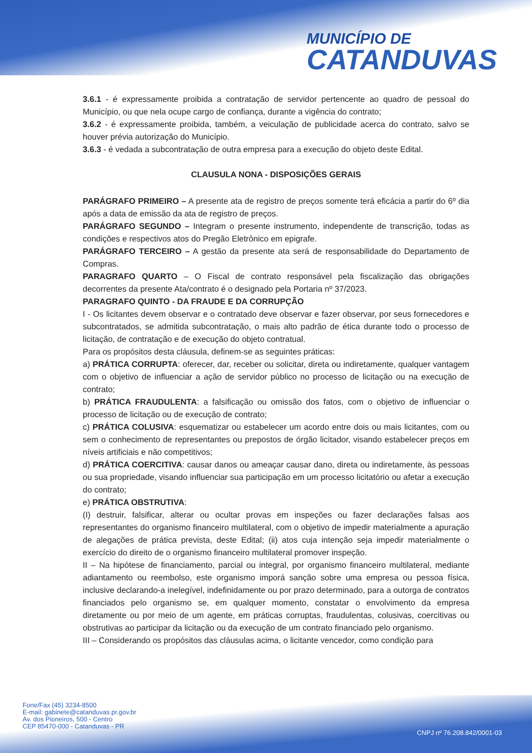MUNICÍPIO DE
CATANDUVAS
3.6.1 - é expressamente proibida a contratação de servidor pertencente ao quadro de pessoal do Município, ou que nela ocupe cargo de confiança, durante a vigência do contrato;
3.6.2 - é expressamente proibida, também, a veiculação de publicidade acerca do contrato, salvo se houver prévia autorização do Município.
3.6.3 - é vedada a subcontratação de outra empresa para a execução do objeto deste Edital.
CLAUSULA NONA - DISPOSIÇÕES GERAIS
PARÁGRAFO PRIMEIRO – A presente ata de registro de preços somente terá eficácia a partir do 6º dia após a data de emissão da ata de registro de preços.
PARÁGRAFO SEGUNDO – Integram o presente instrumento, independente de transcrição, todas as condições e respectivos atos do Pregão Eletrônico em epigrafe.
PARÁGRAFO TERCEIRO – A gestão da presente ata será de responsabilidade do Departamento de Compras.
PARAGRAFO QUARTO – O Fiscal de contrato responsável pela fiscalização das obrigações decorrentes da presente Ata/contrato é o designado pela Portaria nº 37/2023.
PARAGRAFO QUINTO - DA FRAUDE E DA CORRUPÇÃO
I - Os licitantes devem observar e o contratado deve observar e fazer observar, por seus fornecedores e subcontratados, se admitida subcontratação, o mais alto padrão de ética durante todo o processo de licitação, de contratação e de execução do objeto contratual.
Para os propósitos desta cláusula, definem-se as seguintes práticas:
a) PRÁTICA CORRUPTA: oferecer, dar, receber ou solicitar, direta ou indiretamente, qualquer vantagem com o objetivo de influenciar a ação de servidor público no processo de licitação ou na execução de contrato;
b) PRÁTICA FRAUDULENTA: a falsificação ou omissão dos fatos, com o objetivo de influenciar o processo de licitação ou de execução de contrato;
c) PRÁTICA COLUSIVA: esquematizar ou estabelecer um acordo entre dois ou mais licitantes, com ou sem o conhecimento de representantes ou prepostos de órgão licitador, visando estabelecer preços em níveis artificiais e não competitivos;
d) PRÁTICA COERCITIVA: causar danos ou ameaçar causar dano, direta ou indiretamente, às pessoas ou sua propriedade, visando influenciar sua participação em um processo licitatório ou afetar a execução do contrato;
e) PRÁTICA OBSTRUTIVA:
(I) destruir, falsificar, alterar ou ocultar provas em inspeções ou fazer declarações falsas aos representantes do organismo financeiro multilateral, com o objetivo de impedir materialmente a apuração de alegações de prática prevista, deste Edital; (ii) atos cuja intenção seja impedir materialmente o exercício do direito de o organismo financeiro multilateral promover inspeção.
II – Na hipótese de financiamento, parcial ou integral, por organismo financeiro multilateral, mediante adiantamento ou reembolso, este organismo imporá sanção sobre uma empresa ou pessoa física, inclusive declarando-a inelegível, indefinidamente ou por prazo determinado, para a outorga de contratos financiados pelo organismo se, em qualquer momento, constatar o envolvimento da empresa diretamente ou por meio de um agente, em práticas corruptas, fraudulentas, colusivas, coercitivas ou obstrutivas ao participar da licitação ou da execução de um contrato financiado pelo organismo.
III – Considerando os propósitos das cláusulas acima, o licitante vencedor, como condição para
Fone/Fax (45) 3234-8500
E-mail: gabinete@catanduvas.pr.gov.br
Av. dos Pioneiros, 500 - Centro
CEP 85470-000 - Catanduvas - PR
CNPJ nº 76.208.842/0001-03